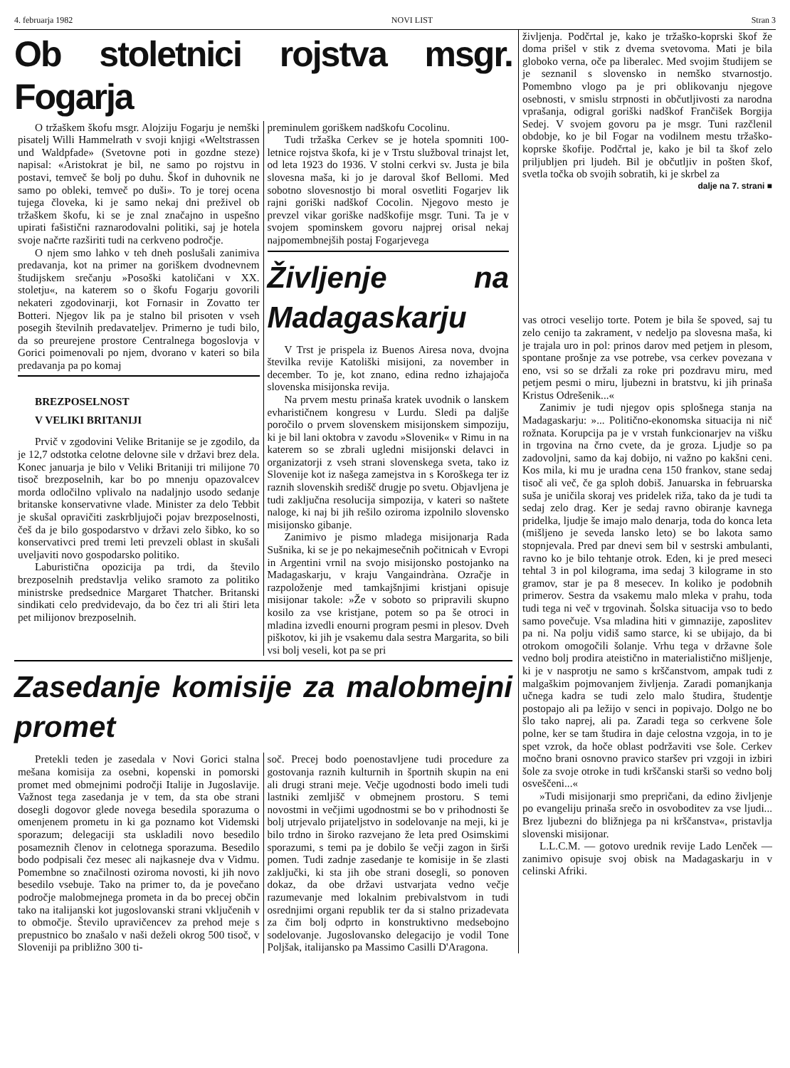4. februarja 1982 NOVI LIST Stran 3
Ob stoletnici rojstva msgr. Fogarja
O tržaškem škofu msgr. Alojziju Fogarju je nemški pisatelj Willi Hammelrath v svoji knjigi «Weltstrassen und Waldpfade» (Svetovne poti in gozdne steze) napisal: «Aristokrat je bil, ne samo po rojstvu in postavi, temveč še bolj po duhu. Škof in duhovnik ne samo po obleki, temveč po duši». To je torej ocena tujega človeka, ki je samo nekaj dni preživel ob tržaškem škofu, ki se je znal značajno in uspešno upirati fašistični raznarodovalni politiki, saj je hotela svoje načrte razširiti tudi na cerkveno področje.
O njem smo lahko v teh dneh poslušali zanimiva predavanja, kot na primer na goriškem dvodnevnem študijskem srečanju »Posoški katoličani v XX. stoletju«, na katerem so o škofu Fogarju govorili nekateri zgodovinarji, kot Fornasir in Zovatto ter Botteri. Njegov lik pa je stalno bil prisoten v vseh posegih številnih predavateljev. Primerno je tudi bilo, da so preurejene prostore Centralnega bogoslovja v Gorici poimenovali po njem, dvorano v kateri so bila predavanja pa po komaj
BREZPOSELNOST
V VELIKI BRITANIJI
Prvič v zgodovini Velike Britanije se je zgodilo, da je 12,7 odstotka celotne delovne sile v državi brez dela. Konec januarja je bilo v Veliki Britaniji tri milijone 70 tisoč brezposelnih, kar bo po mnenju opazovalcev morda odločilno vplivalo na nadaljnjo usodo sedanje britanske konservativne vlade. Minister za delo Tebbit je skušal opravičiti zaskrbljujoči pojav brezposelnosti, češ da je bilo gospodarstvo v državi zelo šibko, ko so konservativci pred tremi leti prevzeli oblast in skušali uveljaviti novo gospodarsko politiko.
Laburistična opozicija pa trdi, da število brezposelnih predstavlja veliko sramoto za politiko ministrske predsednice Margaret Thatcher. Britanski sindikati celo predvidevajo, da bo čez tri ali štiri leta pet milijonov brezposelnih.
preminulem goriškem nadškofu Cocolinu.
Tudi tržaška Cerkev se je hotela spomniti 100-letnice rojstva škofa, ki je v Trstu služboval trinajst let, od leta 1923 do 1936. V stolni cerkvi sv. Justa je bila slovesna maša, ki jo je daroval škof Bellomi. Med sobotno slovesnostjo bi moral osvetliti Fogarjev lik rajni goriški nadškof Cocolin. Njegovo mesto je prevzel vikar goriške nadškofije msgr. Tuni. Ta je v svojem spominskem govoru najprej orisal nekaj najpomembnejših postaj Fogarjevega
Življenje na Madagaskarju
V Trst je prispela iz Buenos Airesa nova, dvojna številka revije Katoliški misijoni, za november in december. To je, kot znano, edina redno izhajajoča slovenska misijonska revija.
Na prvem mestu prinaša kratek uvodnik o lanskem evharističnem kongresu v Lurdu. Sledi pa daljše poročilo o prvem slovenskem misijonskem simpoziju, ki je bil lani oktobra v zavodu »Slovenik« v Rimu in na katerem so se zbrali ugledni misijonski delavci in organizatorji z vseh strani slovenskega sveta, tako iz Slovenije kot iz našega zamejstva in s Koroškega ter iz raznih slovenskih središč drugje po svetu. Objavljena je tudi zaključna resolucija simpozija, v kateri so naštete naloge, ki naj bi jih rešilo oziroma izpolnilo slovensko misijonsko gibanje.
Zanimivo je pismo mladega misijonarja Rada Sušnika, ki se je po nekajmesečnih počitnicah v Evropi in Argentini vrnil na svojo misijonsko postojanko na Madagaskarju, v kraju Vangaindràna. Ozračje in razpoloženje med tamkajšnjimi kristjani opisuje misijonar takole: »Že v soboto so pripravili skupno kosilo za vse kristjane, potem so pa še otroci in mladina izvedli enourni program pesmi in plesov. Dveh piškotov, ki jih je vsakemu dala sestra Margarita, so bili vsi bolj veseli, kot pa se pri
Zasedanje komisije za malobmejni promet
Pretekli teden je zasedala v Novi Gorici stalna mešana komisija za osebni, kopenski in pomorski promet med obmejnimi področji Italije in Jugoslavije. Važnost tega zasedanja je v tem, da sta obe strani dosegli dogovor glede novega besedila sporazuma o omenjenem prometu in ki ga poznamo kot Videmski sporazum; delegaciji sta uskladili novo besedilo posameznih členov in celotnega sporazuma. Besedilo bodo podpisali čez mesec ali najkasneje dva v Vidmu. Pomembne so značilnosti oziroma novosti, ki jih novo besedilo vsebuje. Tako na primer to, da je povečano področje malobmejnega prometa in da bo precej občin tako na italijanski kot jugoslovanski strani vključenih v to območje. Število upravičencev za prehod meje s prepustnico bo znašalo v naši deželi okrog 500 tisoč, v Sloveniji pa približno 300 ti-
soč. Precej bodo poenostavljene tudi procedure za gostovanja raznih kulturnih in športnih skupin na eni ali drugi strani meje. Večje ugodnosti bodo imeli tudi lastniki zemljišč v obmejnem prostoru. S temi novostmi in večjimi ugodnostmi se bo v prihodnosti še bolj utrjevalo prijateljstvo in sodelovanje na meji, ki je bilo trdno in široko razvejano že leta pred Osimskimi sporazumi, s temi pa je dobilo še večji zagon in širši pomen. Tudi zadnje zasedanje te komisije in še zlasti zaključki, ki sta jih obe strani dosegli, so ponoven dokaz, da obe državi ustvarjata vedno večje razumevanje med lokalnim prebivalstvom in tudi osrednjimi organi republik ter da si stalno prizadevata za čim bolj odprto in konstruktivno medsebojno sodelovanje. Jugoslovansko delegacijo je vodil Tone Poljšak, italijansko pa Massimo Casilli D'Aragona.
življenja. Podčrtal je, kako je tržaško-koprski škof že doma prišel v stik z dvema svetovoma. Mati je bila globoko verna, oče pa liberalec. Med svojim študijem se je seznanil s slovensko in nemško stvarnostjo. Pomembno vlogo pa je pri oblikovanju njegove osebnosti, v smislu strpnosti in občutljivosti za narodna vprašanja, odigral goriški nadškof Frančišek Borgija Sedej. V svojem govoru pa je msgr. Tuni razčlenil obdobje, ko je bil Fogar na vodilnem mestu tržaško-koprske škofije. Podčrtal je, kako je bil ta škof zelo priljubljen pri ljudeh. Bil je občutljiv in pošten škof, svetla točka ob svojih sobratih, ki je skrbel za
dalje na 7. strani ■
vas otroci veselijo torte. Potem je bila še spoved, saj tu zelo cenijo ta zakrament, v nedeljo pa slovesna maša, ki je trajala uro in pol: prinos darov med petjem in plesom, spontane prošnje za vse potrebe, vsa cerkev povezana v eno, vsi so se držali za roke pri pozdravu miru, med petjem pesmi o miru, ljubezni in bratstvu, ki jih prinaša Kristus Odrešenik...«
Zanimiv je tudi njegov opis splošnega stanja na Madagaskarju: »... Politično-ekonomska situacija ni nič rožnata. Korupcija pa je v vrstah funkcionarjev na višku in trgovina na črno cvete, da je groza. Ljudje so pa zadovoljni, samo da kaj dobijo, ni važno po kakšni ceni. Kos mila, ki mu je uradna cena 150 frankov, stane sedaj tisoč ali več, če ga sploh dobiš. Januarska in februarska suša je uničila skoraj ves pridelek riža, tako da je tudi ta sedaj zelo drag. Ker je sedaj ravno obiranje kavnega pridelka, ljudje še imajo malo denarja, toda do konca leta (mišljeno je seveda lansko leto) se bo lakota samo stopnjevala. Pred par dnevi sem bil v sestrski ambulanti, ravno ko je bilo tehtanje otrok. Eden, ki je pred meseci tehtal 3 in pol kilograma, ima sedaj 3 kilograme in sto gramov, star je pa 8 mesecev. In koliko je podobnih primerov. Sestra da vsakemu malo mleka v prahu, toda tudi tega ni več v trgovinah. Šolska situacija vso to bedo samo povečuje. Vsa mladina hiti v gimnazije, zaposlitev pa ni. Na polju vidiš samo starce, ki se ubijajo, da bi otrokom omogočili šolanje. Vrhu tega v državne šole vedno bolj prodira ateistično in materialistično mišljenje, ki je v nasprotju ne samo s krščanstvom, ampak tudi z malgaškim pojmovanjem življenja. Zaradi pomanjkanja učnega kadra se tudi zelo malo študira, študentje postopajo ali pa ležijo v senci in popivajo. Dolgo ne bo šlo tako naprej, ali pa. Zaradi tega so cerkvene šole polne, ker se tam študira in daje celostna vzgoja, in to je spet vzrok, da hoče oblast podržaviti vse šole. Cerkev močno brani osnovno pravico staršev pri vzgoji in izbiri šole za svoje otroke in tudi krščanski starši so vedno bolj osveščeni...«
»Tudi misijonarji smo prepričani, da edino življenje po evangeliju prinaša srečo in osvoboditev za vse ljudi... Brez ljubezni do bližnjega pa ni krščanstva«, pristavlja slovenski misijonar.
L.L.C.M. — gotovo urednik revije Lado Lenček — zanimivo opisuje svoj obisk na Madagaskarju in v celinski Afriki.